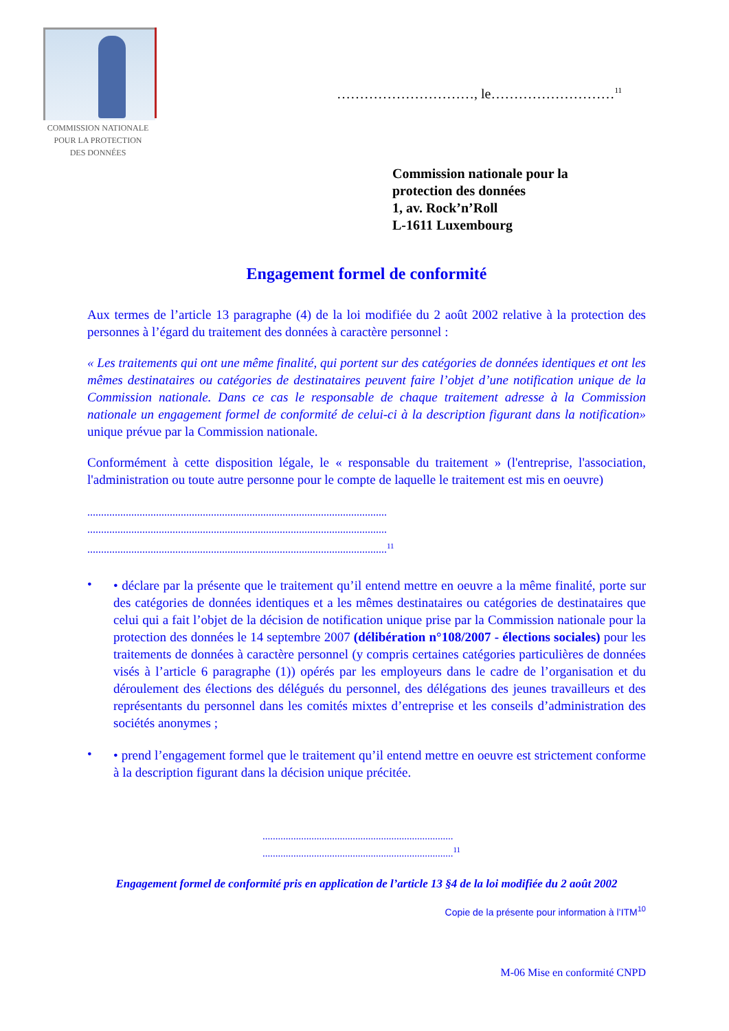COMMISSION NATIONALE
POUR LA PROTECTION
DES DONNÉES
…………………………, le………………………<sup>11</sup>
Commission nationale pour la
protection des données
1, av. Rock’n’Roll
L-1611 Luxembourg
Engagement formel de conformité
Aux termes de l’article 13 paragraphe (4) de la loi modifiée du 2 août 2002 relative à la protection des personnes à l’égard du traitement des données à caractère personnel :
« Les traitements qui ont une même finalité, qui portent sur des catégories de données identiques et ont les mêmes destinataires ou catégories de destinataires peuvent faire l’objet d’une notification unique de la Commission nationale. Dans ce cas le responsable de chaque traitement adresse à la Commission nationale un engagement formel de conformité de celui-ci à la description figurant dans la notification» unique prévue par la Commission nationale.
Conformément à cette disposition légale, le « responsable du traitement » (l'entreprise, l'association, l'administration ou toute autre personne pour le compte de laquelle le traitement est mis en oeuvre)
.............................................................................................................
.............................................................................................................
.............................................................................................................<sup>11</sup>
•
• déclare par la présente que le traitement qu’il entend mettre en oeuvre a la même finalité, porte sur des catégories de données identiques et a les mêmes destinataires ou catégories de destinataires que celui qui a fait l’objet de la décision de notification unique prise par la Commission nationale pour la protection des données le 14 septembre 2007 (délibération n°108/2007 - élections sociales) pour les traitements de données à caractère personnel (y compris certaines catégories particulières de données visés à l’article 6 paragraphe (1)) opérés par les employeurs dans le cadre de l’organisation et du déroulement des élections des délégués du personnel, des délégations des jeunes travailleurs et des représentants du personnel dans les comités mixtes d’entreprise et les conseils d’administration des sociétés anonymes ;
•
• prend l’engagement formel que le traitement qu’il entend mettre en oeuvre est strictement conforme à la description figurant dans la décision unique précitée.
..........................................................................
..........................................................................<sup>11</sup>
Engagement formel de conformité pris en application de l’article 13 §4 de la loi modifiée du 2 août 2002
Copie de la présente pour information à l’ITM<sup>10</sup>
M-06 Mise en conformité CNPD